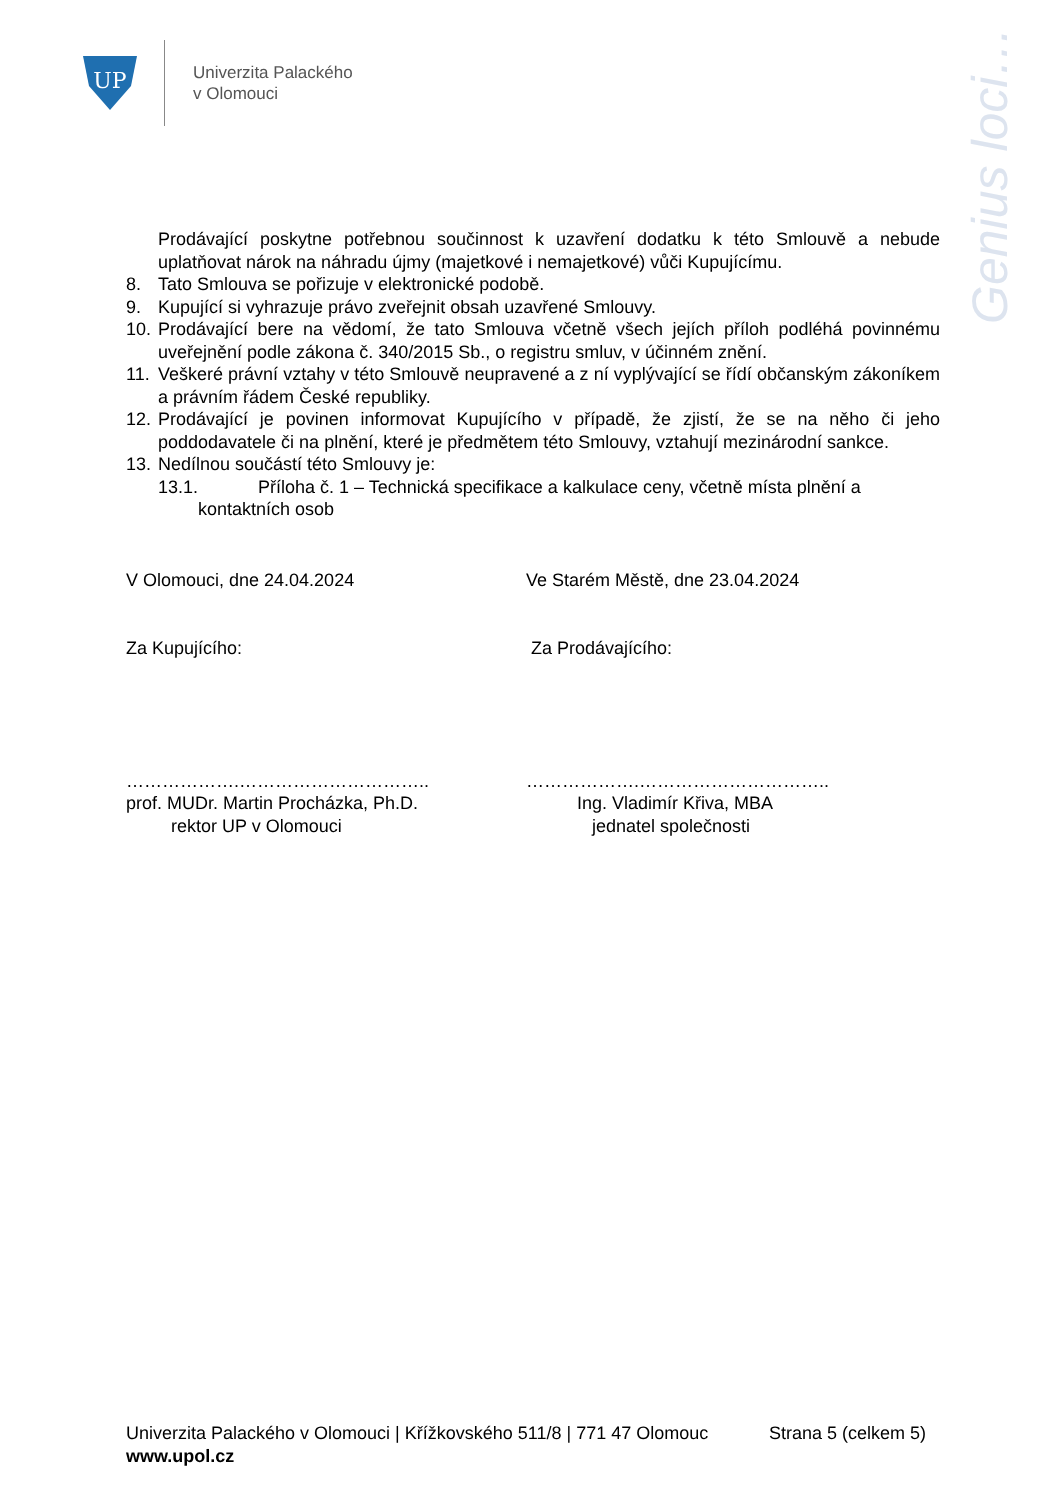UP
Univerzita Palackého
v Olomouci
Genius loci…
Prodávající poskytne potřebnou součinnost k uzavření dodatku k této Smlouvě a nebude uplatňovat nárok na náhradu újmy (majetkové i nemajetkové) vůči Kupujícímu.
8. Tato Smlouva se pořizuje v elektronické podobě.
9. Kupující si vyhrazuje právo zveřejnit obsah uzavřené Smlouvy.
10.
Prodávající bere na vědomí, že tato Smlouva včetně všech jejích příloh podléhá povinnému uveřejnění podle zákona č. 340/2015 Sb., o registru smluv, v účinném znění.
11.
Veškeré právní vztahy v této Smlouvě neupravené a z ní vyplývající se řídí občanským zákoníkem a právním řádem České republiky.
12.
Prodávající je povinen informovat Kupujícího v případě, že zjistí, že se na něho či jeho poddodavatele či na plnění, které je předmětem této Smlouvy, vztahují mezinárodní sankce.
13.
Nedílnou součástí této Smlouvy je:
13.1. Příloha č. 1 – Technická specifikace a kalkulace ceny, včetně místa plnění a
kontaktních osob
V Olomouci, dne 24.04.2024 Ve Starém Městě, dne 23.04.2024
Za Kupujícího: Za Prodávajícího:
……………….………………………….. ……………….…………………………..
prof. MUDr. Martin Procházka, Ph.D.
rektor UP v Olomouci
Ing. Vladimír Křiva, MBA
jednatel společnosti
Univerzita Palackého v Olomouci | Křížkovského 511/8 | 771 47 Olomouc Strana 5 (celkem 5)
www.upol.cz